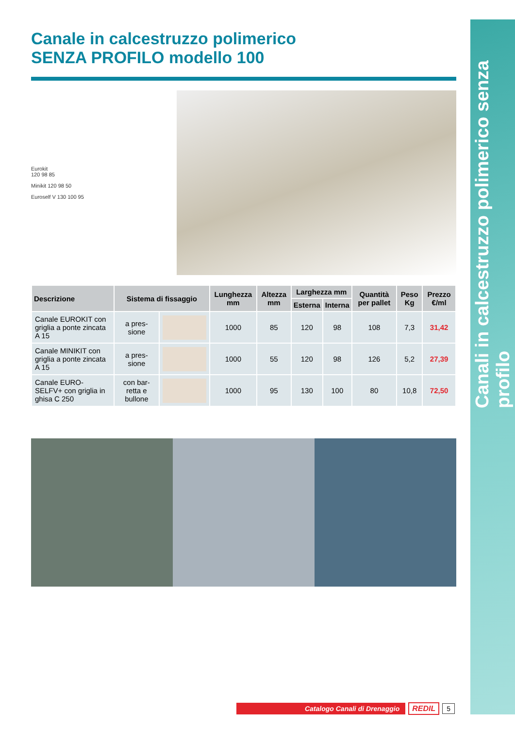Canali in calcestruzzo polimerico senza profilo
Canale in calcestruzzo polimerico
SENZA PROFILO modello 100
Eurokit
120 98 85
Minikit 120 98 50
Euroself V 130 100 95
| Descrizione | Sistema di fissaggio | | Lunghezza mm | Altezza mm | Larghezza mm | | Quantità per pallet | Peso Kg | Prezzo €/ml |
| --- | --- | --- | --- | --- | --- | --- | --- | --- | --- |
| | | | | | Esterna | Interna | | | |
| Canale EUROKIT con griglia a ponte zincata A 15 | a pres-sione | | 1000 | 85 | 120 | 98 | 108 | 7,3 | 31,42 |
| Canale MINIKIT con griglia a ponte zincata A 15 | a pres-sione | | 1000 | 55 | 120 | 98 | 126 | 5,2 | 27,39 |
| Canale EURO-SELFV+ con griglia in ghisa C 250 | con bar-retta e bullone | | 1000 | 95 | 130 | 100 | 80 | 10,8 | 72,50 |
Catalogo Canali di Drenaggio REDIL 5